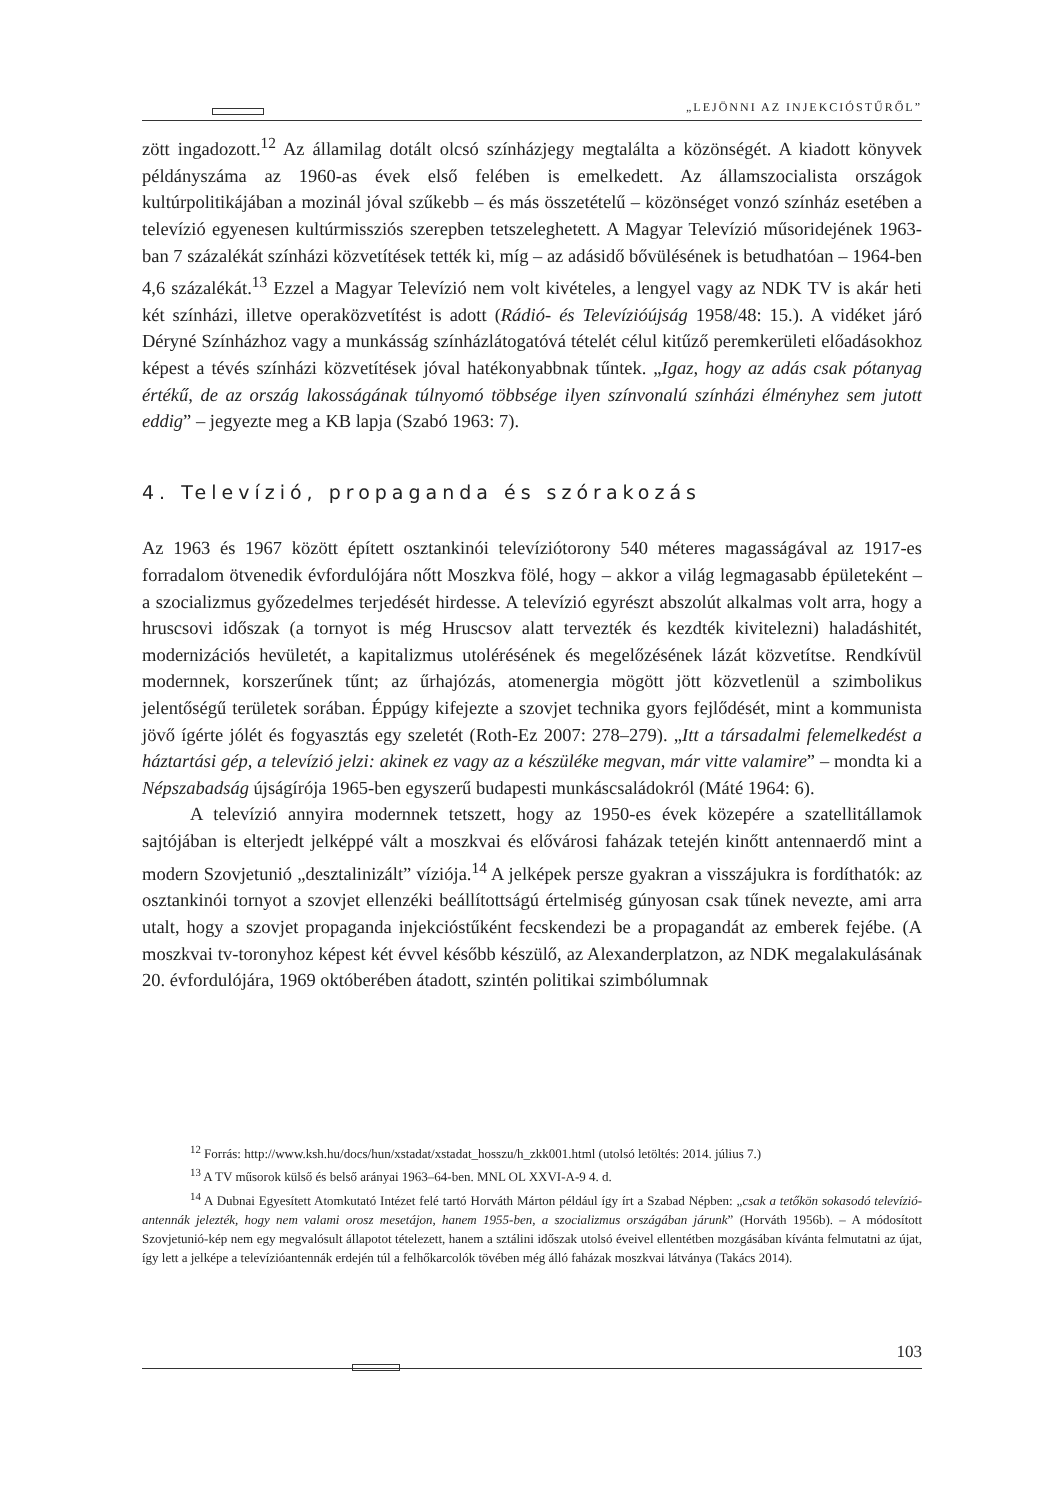„LEJÖNNI AZ INJEKCIÓSTŰRŐL”
zött ingadozott.<sup>12</sup> Az államilag dotált olcsó színházjegy megtalálta a közönségét. A kiadott könyvek példányszáma az 1960-as évek első felében is emelkedett. Az államszocialista országok kultúrpolitikájában a mozinál jóval szűkebb – és más összetételű – közönséget vonzó színház esetében a televízió egyenesen kultúrmissziós szerepben tetszeleghetett. A Magyar Televízió műsoridejének 1963-ban 7 százalékát színházi közvetítések tették ki, míg – az adásidő bővülésének is betudhatóan – 1964-ben 4,6 százalékát.<sup>13</sup> Ezzel a Magyar Televízió nem volt kivételes, a lengyel vagy az NDK TV is akár heti két színházi, illetve operaközvetítést is adott (Rádió- és Televízióújság 1958/48: 15.). A vidéket járó Déryné Színházhoz vagy a munkásság színházlátogatóvá tételét célul kitűző peremkerületi előadásokhoz képest a tévés színházi közvetítések jóval hatékonyabbnak tűntek. „Igaz, hogy az adás csak pótanyag értékű, de az ország lakosságának túlnyomó többsége ilyen színvonalú színházi élményhez sem jutott eddig” – jegyezte meg a KB lapja (Szabó 1963: 7).
4. Televízió, propaganda és szórakozás
Az 1963 és 1967 között épített osztankinói televíziótorony 540 méteres magasságával az 1917-es forradalom ötvenedik évfordulójára nőtt Moszkva fölé, hogy – akkor a világ legmagasabb épületeként – a szocializmus győzedelmes terjedését hirdesse. A televízió egyrészt abszolút alkalmas volt arra, hogy a hruscsovi időszak (a tornyot is még Hruscsov alatt tervezték és kezdték kivitelezni) haladáshitét, modernizációs hevületét, a kapitalizmus utolérésének és megelőzésének lázát közvetítse. Rendkívül modernnek, korszerűnek tűnt; az űrhajózás, atomenergia mögött jött közvetlenül a szimbolikus jelentőségű területek sorában. Éppúgy kifejezte a szovjet technika gyors fejlődését, mint a kommunista jövő ígérte jólét és fogyasztás egy szeletét (Roth-Ez 2007: 278–279). „Itt a társadalmi felemelkedést a háztartási gép, a televízió jelzi: akinek ez vagy az a készüléke megvan, már vitte valamire” – mondta ki a Népszabadság újságírója 1965-ben egyszerű budapesti munkáscsaládokról (Máté 1964: 6).
A televízió annyira modernnek tetszett, hogy az 1950-es évek közepére a szatellitállamok sajtójában is elterjedt jelképpé vált a moszkvai és elővárosi faházak tetején kinőtt antennaerdő mint a modern Szovjetunió „desztalinizált” víziója.<sup>14</sup> A jelképek persze gyakran a visszájukra is fordíthatók: az osztankinói tornyot a szovjet ellenzéki beállítottságú értelmiség gúnyosan csak tűnek nevezte, ami arra utalt, hogy a szovjet propaganda injekciós­tűként fecskendezi be a propagandát az emberek fejébe. (A moszkvai tv-toronyhoz képest két évvel később készülő, az Alexanderplatzon, az NDK megalakulásának 20. évfordulójára, 1969 októberében átadott, szintén politikai szimbólumnak
<sup>12</sup> Forrás: http://www.ksh.hu/docs/hun/xstadat/xstadat_hosszu/h_zkk001.html (utolsó letöltés: 2014. július 7.)
<sup>13</sup> A TV műsorok külső és belső arányai 1963–64-ben. MNL OL XXVI-A-9 4. d.
<sup>14</sup> A Dubnai Egyesített Atomkutató Intézet felé tartó Horváth Márton például így írt a Szabad Népben: „csak a tetőkön sokasodó televízió-antennák jelezték, hogy nem valami orosz mesetájon, hanem 1955-ben, a szocializmus országában járunk” (Horváth 1956b). – A módosított Szovjetunió-kép nem egy megvalósult állapotot tételezett, hanem a sztálini időszak utolsó éveivel ellentétben mozgásában kívánta felmutatni az újat, így lett a jelképe a televízióantennák erdején túl a felhőkarcolók tövében még álló faházak moszkvai látványa (Takács 2014).
103